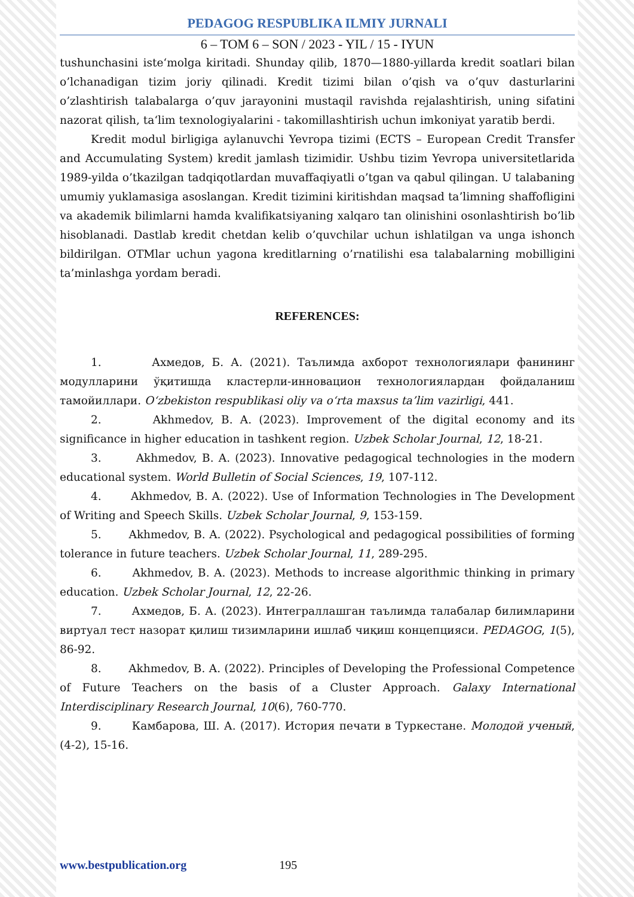PEDAGOG RESPUBLIKA ILMIY JURNALI
6 – TOM 6 – SON / 2023 - YIL / 15 - IYUN
tushunchasini iste‘molga kiritadi. Shunday qilib, 1870—1880-yillarda kredit soatlari bilan o’lchanadigan tizim joriy qilinadi. Kredit tizimi bilan o’qish va o’quv dasturlarini o’zlashtirish talabalarga o’quv jarayonini mustaqil ravishda rejalashtirish, uning sifatini nazorat qilish, ta‘lim texnologiyalarini - takomillashtirish uchun imkoniyat yaratib berdi.
Kredit modul birligiga aylanuvchi Yevropa tizimi (ECTS – European Credit Transfer and Accumulating System) kredit jamlash tizimidir. Ushbu tizim Yevropa universitetlarida 1989-yilda o’tkazilgan tadqiqotlardan muvaffaqiyatli o’tgan va qabul qilingan. U talabaning umumiy yuklamasiga asoslangan. Kredit tizimini kiritishdan maqsad ta’limning shaffofligini va akademik bilimlarni hamda kvalifikatsiyaning xalqaro tan olinishini osonlashtirish bo’lib hisoblanadi. Dastlab kredit chetdan kelib o’quvchilar uchun ishlatilgan va unga ishonch bildirilgan. OTMlar uchun yagona kreditlarning o’rnatilishi esa talabalarning mobilligini ta’minlashga yordam beradi.
REFERENCES:
1. Ахмедов, Б. А. (2021). Таълимда ахборот технологиялари фанининг модулларини ўқитишда кластерли-инновацион технологиялардан фойдаланиш тамойиллари. O‘zbekiston respublikasi oliy va o‘rta maxsus ta’lim vazirligi, 441.
2. Akhmedov, B. A. (2023). Improvement of the digital economy and its significance in higher education in tashkent region. Uzbek Scholar Journal, 12, 18-21.
3. Akhmedov, B. A. (2023). Innovative pedagogical technologies in the modern educational system. World Bulletin of Social Sciences, 19, 107-112.
4. Akhmedov, B. A. (2022). Use of Information Technologies in The Development of Writing and Speech Skills. Uzbek Scholar Journal, 9, 153-159.
5. Akhmedov, B. A. (2022). Psychological and pedagogical possibilities of forming tolerance in future teachers. Uzbek Scholar Journal, 11, 289-295.
6. Akhmedov, B. A. (2023). Methods to increase algorithmic thinking in primary education. Uzbek Scholar Journal, 12, 22-26.
7. Ахмедов, Б. А. (2023). Интеграллашган таълимда талабалар билимларини виртуал тест назорат қилиш тизимларини ишлаб чиқиш концепцияси. PEDAGOG, 1(5), 86-92.
8. Akhmedov, B. A. (2022). Principles of Developing the Professional Competence of Future Teachers on the basis of a Cluster Approach. Galaxy International Interdisciplinary Research Journal, 10(6), 760-770.
9. Камбарова, Ш. А. (2017). История печати в Туркестане. Молодой ученый, (4-2), 15-16.
www.bestpublication.org 195